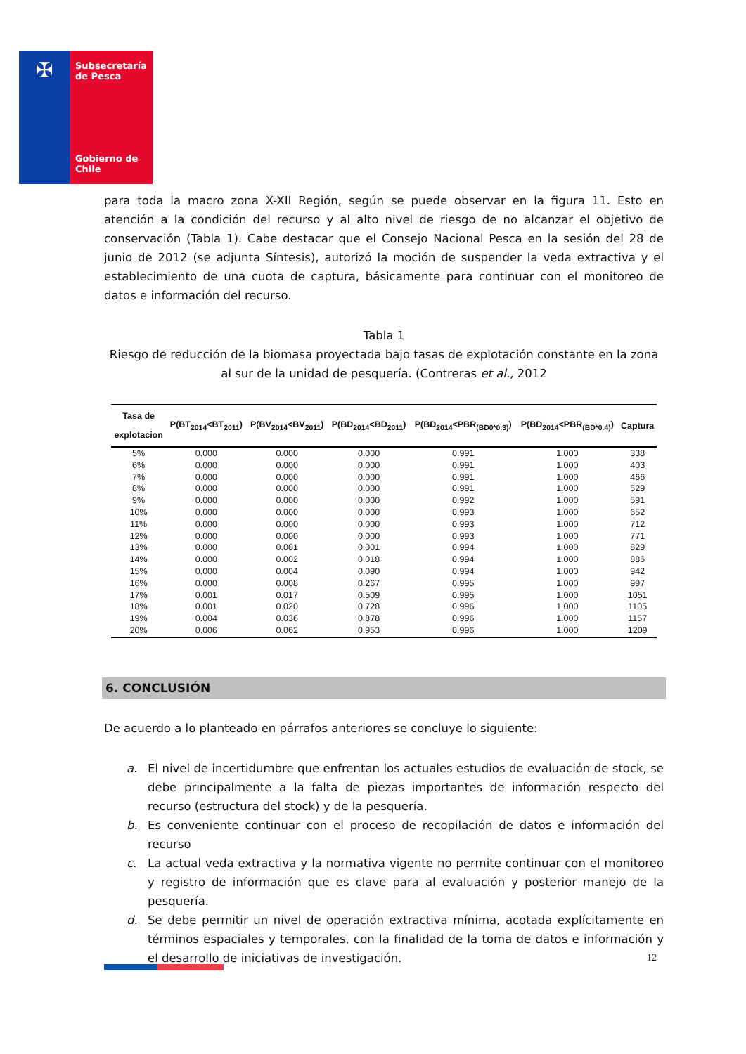✠
Subsecretaría de Pesca
Gobierno de Chile
para toda la macro zona X-XII Región, según se puede observar en la figura 11. Esto en atención a la condición del recurso y al alto nivel de riesgo de no alcanzar el objetivo de conservación (Tabla 1). Cabe destacar que el Consejo Nacional Pesca en la sesión del 28 de junio de 2012 (se adjunta Síntesis), autorizó la moción de suspender la veda extractiva y el establecimiento de una cuota de captura, básicamente para continuar con el monitoreo de datos e información del recurso.
Tabla 1
Riesgo de reducción de la biomasa proyectada bajo tasas de explotación constante en la zona al sur de la unidad de pesquería. (Contreras et al., 2012
| Tasa de explotacion | P(BT<sub>2014</sub><BT<sub>2011</sub>) | P(BV<sub>2014</sub><BV<sub>2011</sub>) | P(BD<sub>2014</sub><BD<sub>2011</sub>) | P(BD<sub>2014</sub><PBR<sub>(BD0*0.3)</sub>) | P(BD<sub>2014</sub><PBR<sub>(BD*0.4)</sub>) | Captura |
| --- | --- | --- | --- | --- | --- | --- |
| 5% | 0.000 | 0.000 | 0.000 | 0.991 | 1.000 | 338 |
| 6% | 0.000 | 0.000 | 0.000 | 0.991 | 1.000 | 403 |
| 7% | 0.000 | 0.000 | 0.000 | 0.991 | 1.000 | 466 |
| 8% | 0.000 | 0.000 | 0.000 | 0.991 | 1.000 | 529 |
| 9% | 0.000 | 0.000 | 0.000 | 0.992 | 1.000 | 591 |
| 10% | 0.000 | 0.000 | 0.000 | 0.993 | 1.000 | 652 |
| 11% | 0.000 | 0.000 | 0.000 | 0.993 | 1.000 | 712 |
| 12% | 0.000 | 0.000 | 0.000 | 0.993 | 1.000 | 771 |
| 13% | 0.000 | 0.001 | 0.001 | 0.994 | 1.000 | 829 |
| 14% | 0.000 | 0.002 | 0.018 | 0.994 | 1.000 | 886 |
| 15% | 0.000 | 0.004 | 0.090 | 0.994 | 1.000 | 942 |
| 16% | 0.000 | 0.008 | 0.267 | 0.995 | 1.000 | 997 |
| 17% | 0.001 | 0.017 | 0.509 | 0.995 | 1.000 | 1051 |
| 18% | 0.001 | 0.020 | 0.728 | 0.996 | 1.000 | 1105 |
| 19% | 0.004 | 0.036 | 0.878 | 0.996 | 1.000 | 1157 |
| 20% | 0.006 | 0.062 | 0.953 | 0.996 | 1.000 | 1209 |
6. CONCLUSIÓN
De acuerdo a lo planteado en párrafos anteriores se concluye lo siguiente:
a. El nivel de incertidumbre que enfrentan los actuales estudios de evaluación de stock, se debe principalmente a la falta de piezas importantes de información respecto del recurso (estructura del stock) y de la pesquería.
b. Es conveniente continuar con el proceso de recopilación de datos e información del recurso
c. La actual veda extractiva y la normativa vigente no permite continuar con el monitoreo y registro de información que es clave para al evaluación y posterior manejo de la pesquería.
d. Se debe permitir un nivel de operación extractiva mínima, acotada explícitamente en términos espaciales y temporales, con la finalidad de la toma de datos e información y el desarrollo de iniciativas de investigación.
12